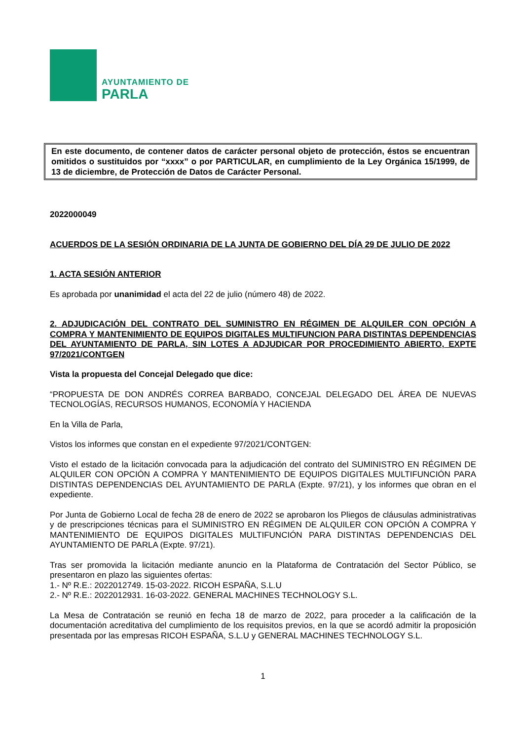AYUNTAMIENTO DE
PARLA
En este documento, de contener datos de carácter personal objeto de protección, éstos se encuentran omitidos o sustituidos por “xxxx” o por PARTICULAR, en cumplimiento de la Ley Orgánica 15/1999, de 13 de diciembre, de Protección de Datos de Carácter Personal.
2022000049
ACUERDOS DE LA SESIÓN ORDINARIA DE LA JUNTA DE GOBIERNO DEL DÍA 29 DE JULIO DE 2022
1. ACTA SESIÓN ANTERIOR
Es aprobada por unanimidad el acta del 22 de julio (número 48) de 2022.
2. ADJUDICACIÓN DEL CONTRATO DEL SUMINISTRO EN RÉGIMEN DE ALQUILER CON OPCIÓN A COMPRA Y MANTENIMIENTO DE EQUIPOS DIGITALES MULTIFUNCION PARA DISTINTAS DEPENDENCIAS DEL AYUNTAMIENTO DE PARLA, SIN LOTES A ADJUDICAR POR PROCEDIMIENTO ABIERTO, EXPTE 97/2021/CONTGEN
Vista la propuesta del Concejal Delegado que dice:
“PROPUESTA DE DON ANDRÉS CORREA BARBADO, CONCEJAL DELEGADO DEL ÁREA DE NUEVAS TECNOLOGÍAS, RECURSOS HUMANOS, ECONOMÍA Y HACIENDA
En la Villa de Parla,
Vistos los informes que constan en el expediente 97/2021/CONTGEN:
Visto el estado de la licitación convocada para la adjudicación del contrato del SUMINISTRO EN RÉGIMEN DE ALQUILER CON OPCIÓN A COMPRA Y MANTENIMIENTO DE EQUIPOS DIGITALES MULTIFUNCIÓN PARA DISTINTAS DEPENDENCIAS DEL AYUNTAMIENTO DE PARLA (Expte. 97/21), y los informes que obran en el expediente.
Por Junta de Gobierno Local de fecha 28 de enero de 2022 se aprobaron los Pliegos de cláusulas administrativas y de prescripciones técnicas para el SUMINISTRO EN RÉGIMEN DE ALQUILER CON OPCIÓN A COMPRA Y MANTENIMIENTO DE EQUIPOS DIGITALES MULTIFUNCIÓN PARA DISTINTAS DEPENDENCIAS DEL AYUNTAMIENTO DE PARLA (Expte. 97/21).
Tras ser promovida la licitación mediante anuncio en la Plataforma de Contratación del Sector Público, se presentaron en plazo las siguientes ofertas:
1.- Nº R.E.: 2022012749. 15-03-2022. RICOH ESPAÑA, S.L.U
2.- Nº R.E.: 2022012931. 16-03-2022. GENERAL MACHINES TECHNOLOGY S.L.
La Mesa de Contratación se reunió en fecha 18 de marzo de 2022, para proceder a la calificación de la documentación acreditativa del cumplimiento de los requisitos previos, en la que se acordó admitir la proposición presentada por las empresas RICOH ESPAÑA, S.L.U y GENERAL MACHINES TECHNOLOGY S.L.
1